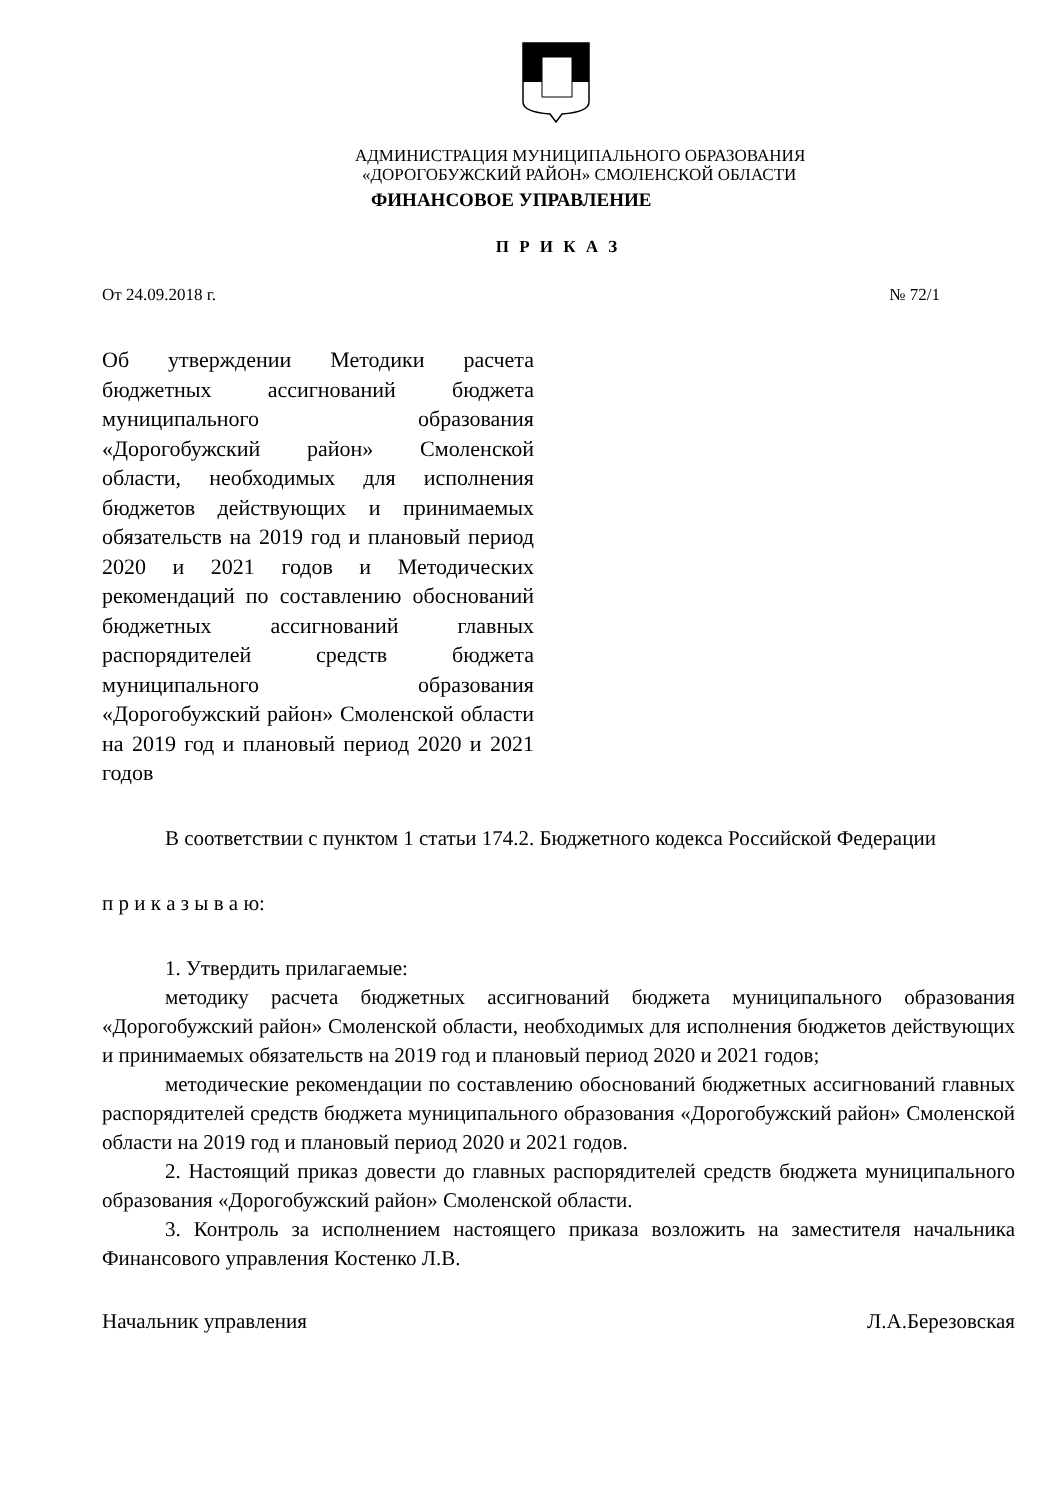АДМИНИСТРАЦИЯ МУНИЦИПАЛЬНОГО ОБРАЗОВАНИЯ
«ДОРОГОБУЖСКИЙ РАЙОН» СМОЛЕНСКОЙ ОБЛАСТИ
ФИНАНСОВОЕ УПРАВЛЕНИЕ
П Р И К А З
От 24.09.2018 г. № 72/1
Об утверждении Методики расчета бюджетных ассигнований бюджета муниципального образования «Дорогобужский район» Смоленской области, необходимых для исполнения бюджетов действующих и принимаемых обязательств на 2019 год и плановый период 2020 и 2021 годов и Методических рекомендаций по составлению обоснований бюджетных ассигнований главных распорядителей средств бюджета муниципального образования «Дорогобужский район» Смоленской области на 2019 год и плановый период 2020 и 2021 годов
В соответствии с пунктом 1 статьи 174.2. Бюджетного кодекса Российской Федерации
п р и к а з ы в а ю:
1. Утвердить прилагаемые:
методику расчета бюджетных ассигнований бюджета муниципального образования «Дорогобужский район» Смоленской области, необходимых для исполнения бюджетов действующих и принимаемых обязательств на 2019 год и плановый период 2020 и 2021 годов;
методические рекомендации по составлению обоснований бюджетных ассигнований главных распорядителей средств бюджета муниципального образования «Дорогобужский район» Смоленской области на 2019 год и плановый период 2020 и 2021 годов.
2. Настоящий приказ довести до главных распорядителей средств бюджета муниципального образования «Дорогобужский район» Смоленской области.
3. Контроль за исполнением настоящего приказа возложить на заместителя начальника Финансового управления Костенко Л.В.
Начальник управления Л.А.Березовская